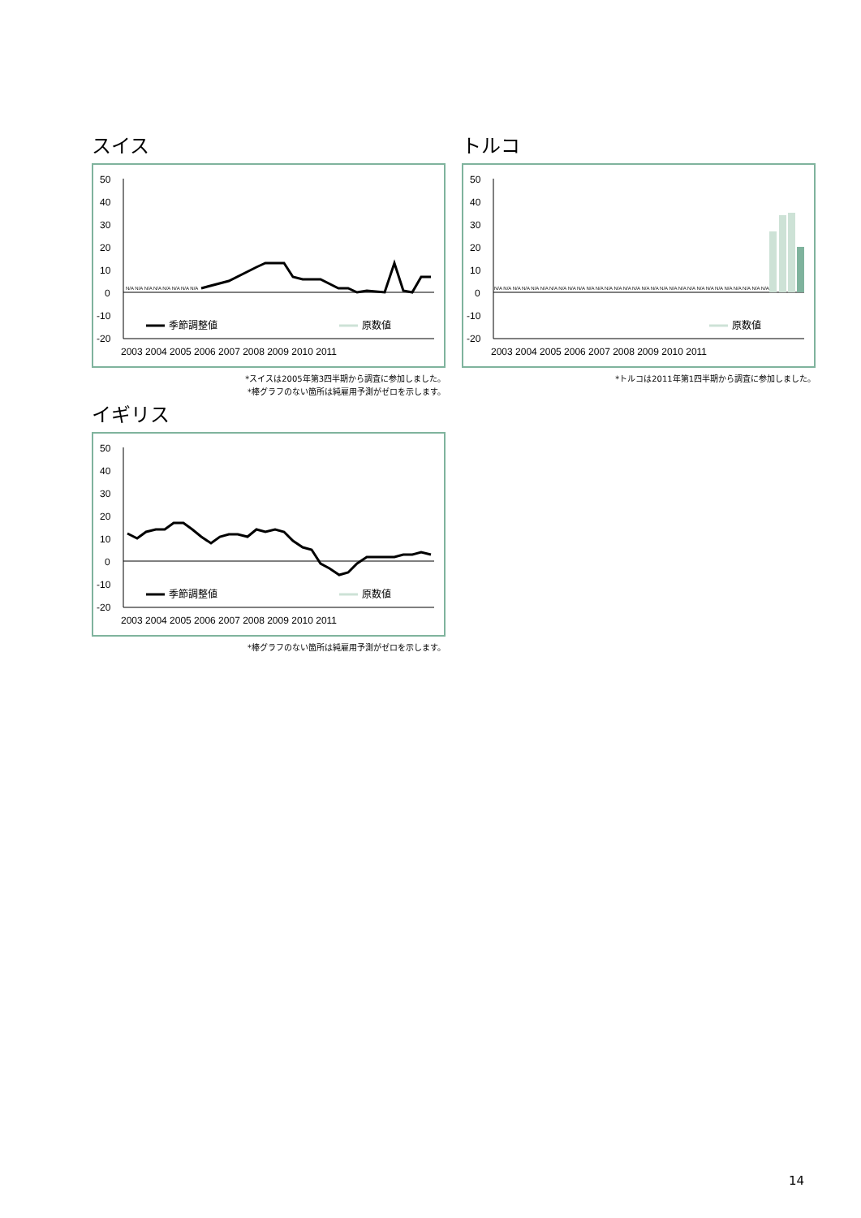スイス
50
40
30
20
10
0
-10
-20
N/A N/A N/A N/A N/A N/A N/A N/A
季節調整値
原数値
2003 2004 2005 2006 2007 2008 2009 2010 2011
*スイスは2005年第3四半期から調査に参加しました。
*棒グラフのない箇所は純雇用予測がゼロを示します。
トルコ
50
40
30
20
10
0
-10
-20
N/A N/A N/A N/A N/A N/A N/A N/A N/A N/A N/A N/A N/A N/A N/A N/A N/A N/A N/A N/A N/A N/A N/A N/A N/A N/A N/A N/A N/A N/A
原数値
2003 2004 2005 2006 2007 2008 2009 2010 2011
*トルコは2011年第1四半期から調査に参加しました。
イギリス
50
40
30
20
10
0
-10
-20
季節調整値
原数値
2003 2004 2005 2006 2007 2008 2009 2010 2011
*棒グラフのない箇所は純雇用予測がゼロを示します。
14